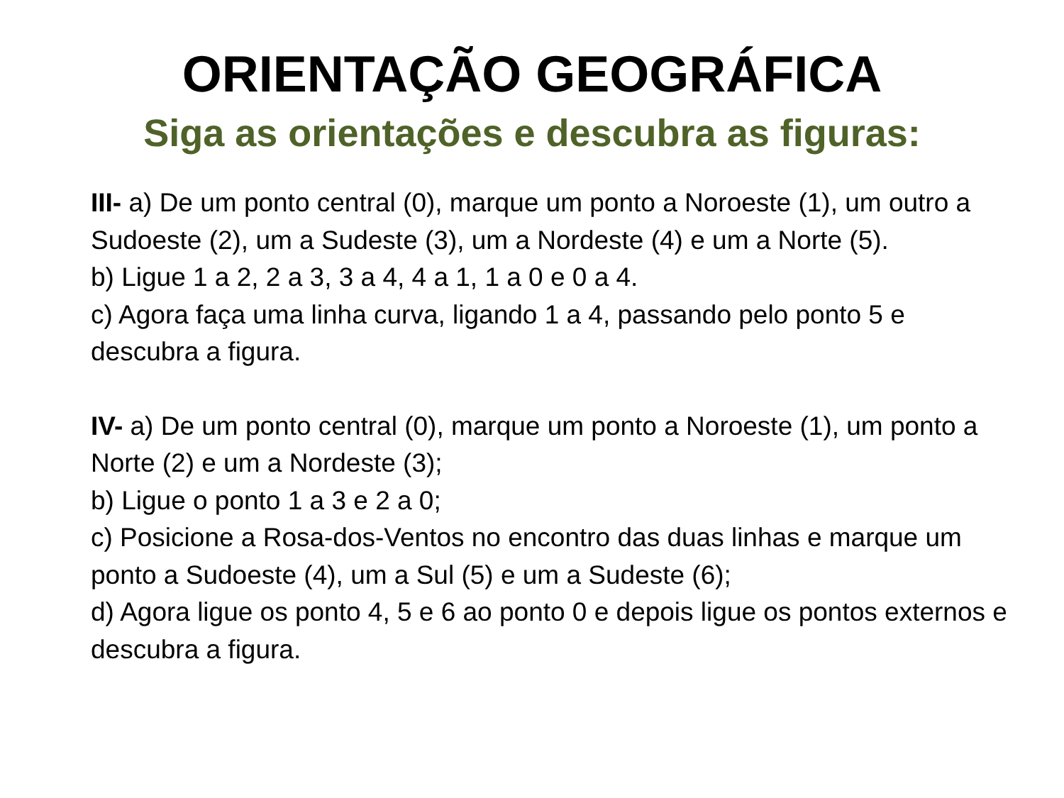ORIENTAÇÃO GEOGRÁFICA
Siga as orientações e descubra as figuras:
III- a) De um ponto central (0), marque um ponto a Noroeste (1), um outro a Sudoeste (2), um a Sudeste (3), um a Nordeste (4) e um a Norte (5).
b) Ligue 1 a 2, 2 a 3, 3 a 4, 4 a 1, 1 a 0 e 0 a 4.
c) Agora faça uma linha curva, ligando 1 a 4, passando pelo ponto 5 e descubra a figura.
IV- a) De um ponto central (0), marque um ponto a Noroeste (1), um ponto a Norte (2) e um a Nordeste (3);
b) Ligue o ponto 1 a 3 e 2 a 0;
c) Posicione a Rosa-dos-Ventos no encontro das duas linhas e marque um ponto a Sudoeste (4), um a Sul (5) e um a Sudeste (6);
d) Agora ligue os ponto 4, 5 e 6 ao ponto 0 e depois ligue os pontos externos e descubra a figura.